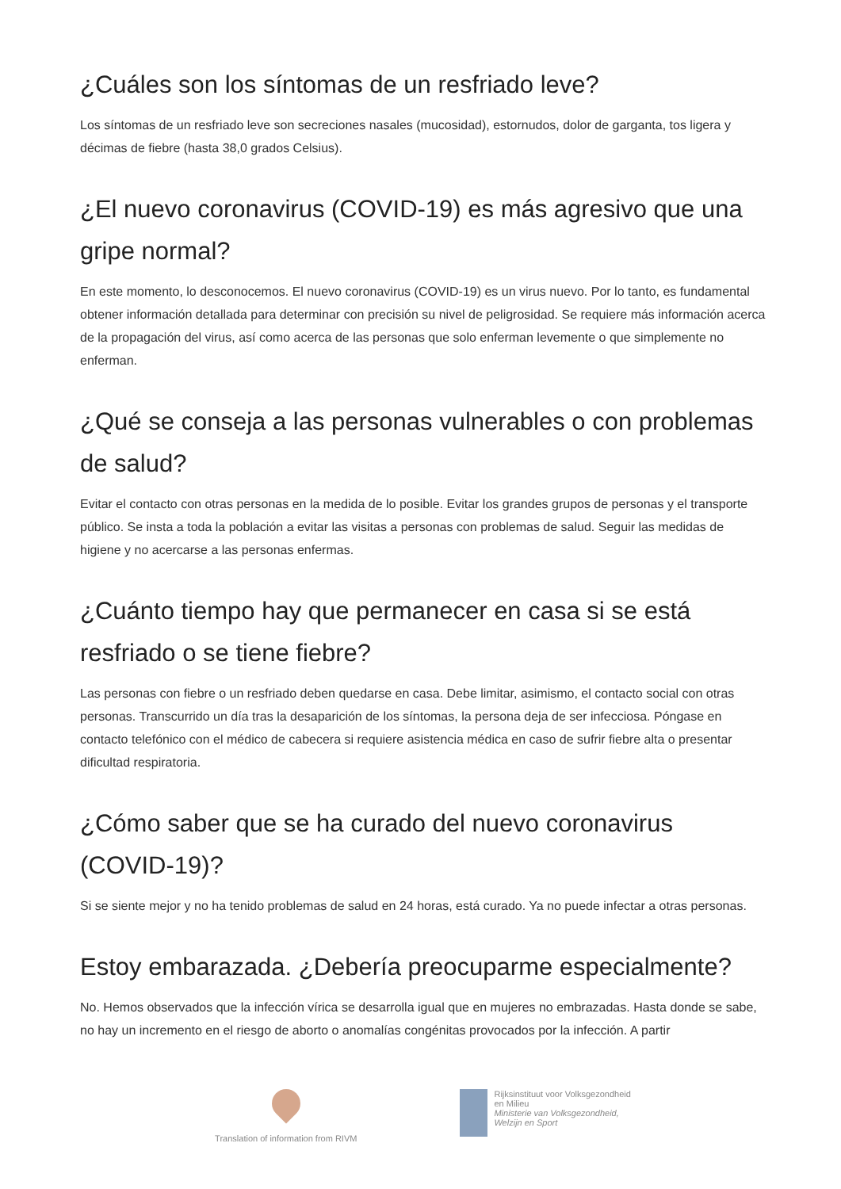¿Cuáles son los síntomas de un resfriado leve?
Los síntomas de un resfriado leve son secreciones nasales (mucosidad), estornudos, dolor de garganta, tos ligera y décimas de fiebre (hasta 38,0 grados Celsius).
¿El nuevo coronavirus (COVID-19) es más agresivo que una gripe normal?
En este momento, lo desconocemos. El nuevo coronavirus (COVID-19) es un virus nuevo. Por lo tanto, es fundamental obtener información detallada para determinar con precisión su nivel de peligrosidad. Se requiere más información acerca de la propagación del virus, así como acerca de las personas que solo enferman levemente o que simplemente no enferman.
¿Qué se conseja a las personas vulnerables o con problemas de salud?
Evitar el contacto con otras personas en la medida de lo posible. Evitar los grandes grupos de personas y el transporte público. Se insta a toda la población a evitar las visitas a personas con problemas de salud. Seguir las medidas de higiene y no acercarse a las personas enfermas.
¿Cuánto tiempo hay que permanecer en casa si se está resfriado o se tiene fiebre?
Las personas con fiebre o un resfriado deben quedarse en casa. Debe limitar, asimismo, el contacto social con otras personas. Transcurrido un día tras la desaparición de los síntomas, la persona deja de ser infecciosa. Póngase en contacto telefónico con el médico de cabecera si requiere asistencia médica en caso de sufrir fiebre alta o presentar dificultad respiratoria.
¿Cómo saber que se ha curado del nuevo coronavirus (COVID-19)?
Si se siente mejor y no ha tenido problemas de salud en 24 horas, está curado. Ya no puede infectar a otras personas.
Estoy embarazada. ¿Debería preocuparme especialmente?
No. Hemos observados que la infección vírica se desarrolla igual que en mujeres no embrazadas. Hasta donde se sabe, no hay un incremento en el riesgo de aborto o anomalías congénitas provocados por la infección. A partir
Translation of information from RIVM
Rijksinstituut voor Volksgezondheid
en Milieu
Ministerie van Volksgezondheid,
Welzijn en Sport